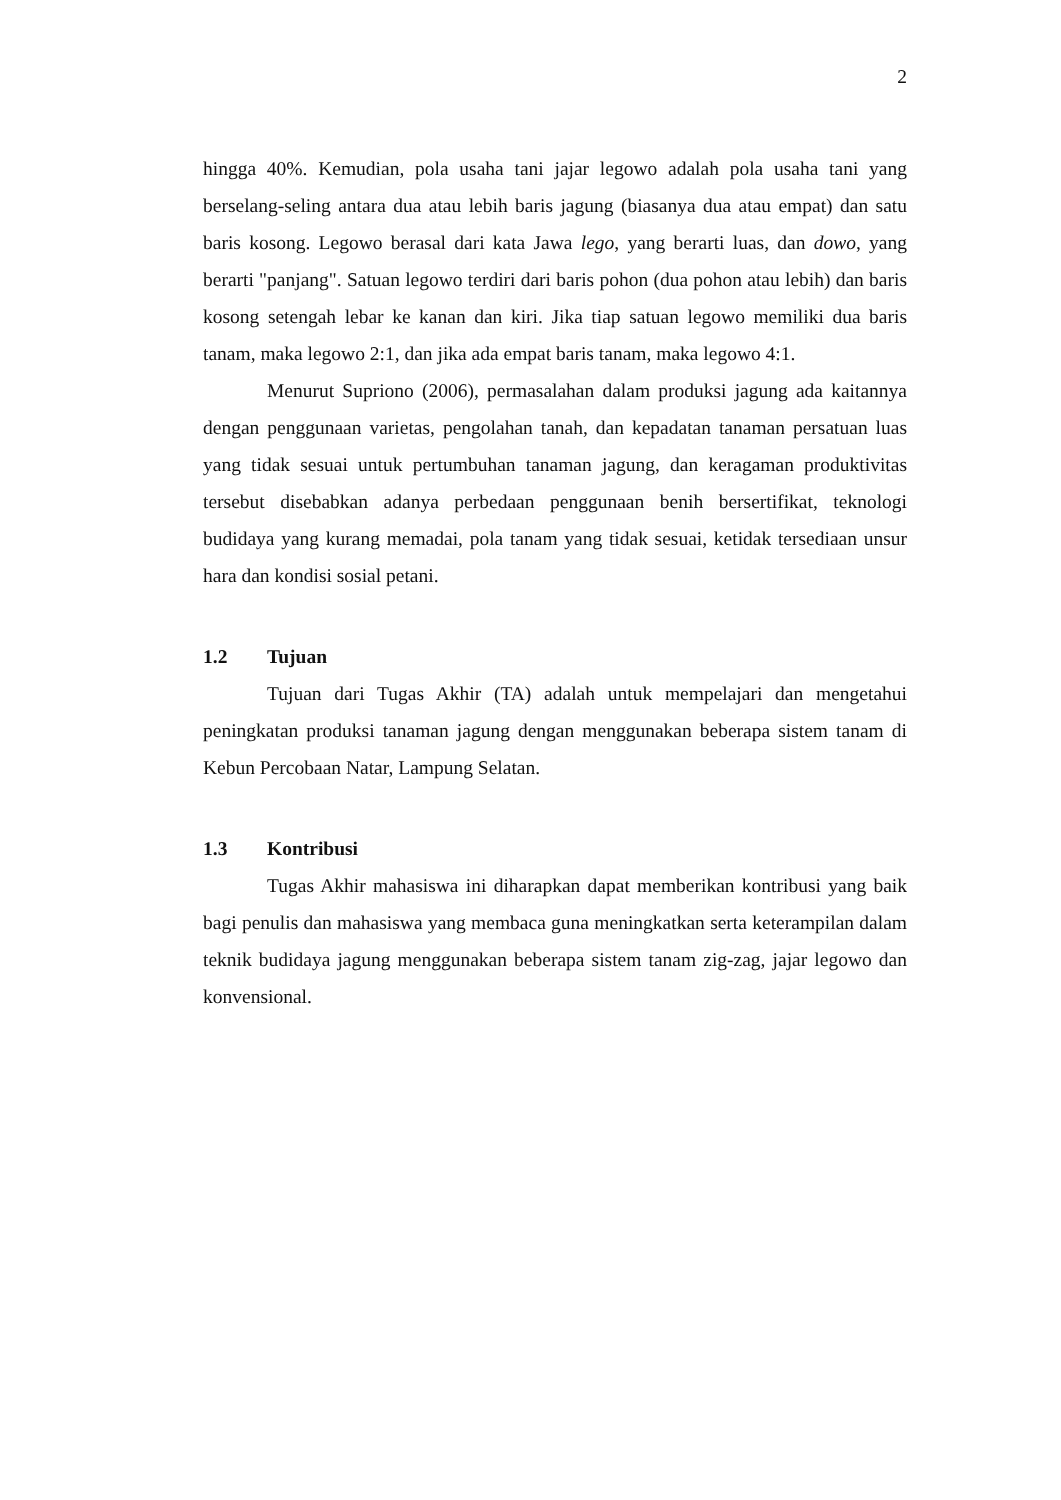2
hingga 40%. Kemudian, pola usaha tani jajar legowo adalah pola usaha tani yang berselang-seling antara dua atau lebih baris jagung (biasanya dua atau empat) dan satu baris kosong. Legowo berasal dari kata Jawa lego, yang berarti luas, dan dowo, yang berarti "panjang". Satuan legowo terdiri dari baris pohon (dua pohon atau lebih) dan baris kosong setengah lebar ke kanan dan kiri. Jika tiap satuan legowo memiliki dua baris tanam, maka legowo 2:1, dan jika ada empat baris tanam, maka legowo 4:1.
Menurut Supriono (2006), permasalahan dalam produksi jagung ada kaitannya dengan penggunaan varietas, pengolahan tanah, dan kepadatan tanaman persatuan luas yang tidak sesuai untuk pertumbuhan tanaman jagung, dan keragaman produktivitas tersebut disebabkan adanya perbedaan penggunaan benih bersertifikat, teknologi budidaya yang kurang memadai, pola tanam yang tidak sesuai, ketidak tersediaan unsur hara dan kondisi sosial petani.
1.2 Tujuan
Tujuan dari Tugas Akhir (TA) adalah untuk mempelajari dan mengetahui peningkatan produksi tanaman jagung dengan menggunakan beberapa sistem tanam di Kebun Percobaan Natar, Lampung Selatan.
1.3 Kontribusi
Tugas Akhir mahasiswa ini diharapkan dapat memberikan kontribusi yang baik bagi penulis dan mahasiswa yang membaca guna meningkatkan serta keterampilan dalam teknik budidaya jagung menggunakan beberapa sistem tanam zig-zag, jajar legowo dan konvensional.